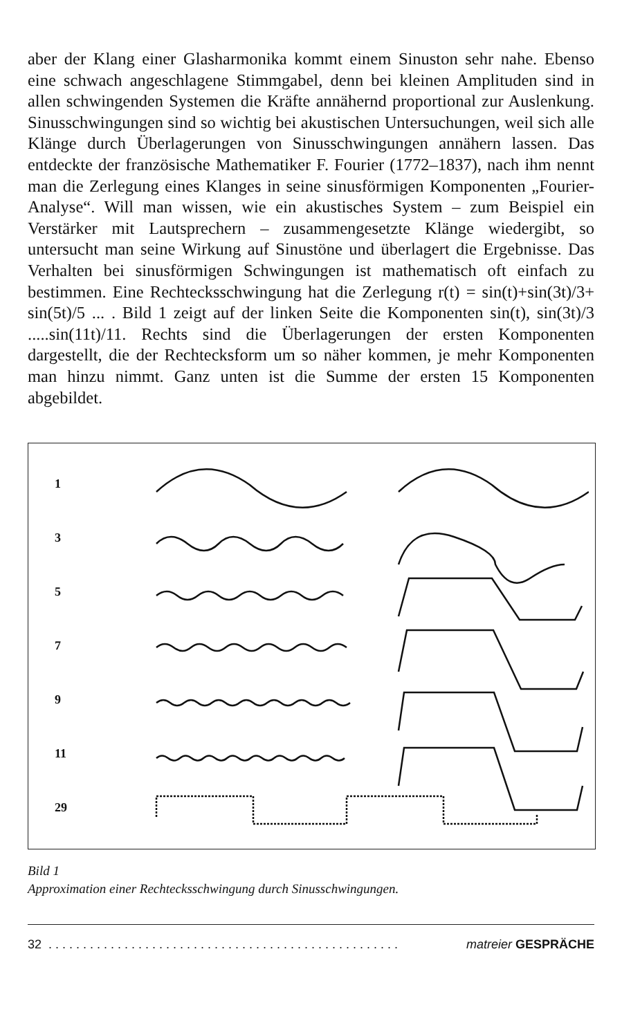aber der Klang einer Glasharmonika kommt einem Sinuston sehr nahe. Ebenso eine schwach angeschlagene Stimmgabel, denn bei kleinen Amplituden sind in allen schwingenden Systemen die Kräfte annähernd proportional zur Auslenkung. Sinusschwingungen sind so wichtig bei akustischen Untersuchungen, weil sich alle Klänge durch Überlagerungen von Sinusschwingungen annähern lassen. Das entdeckte der französische Mathematiker F. Fourier (1772–1837), nach ihm nennt man die Zerlegung eines Klanges in seine sinusförmigen Komponenten „Fourier-Analyse“. Will man wissen, wie ein akustisches System – zum Beispiel ein Verstärker mit Lautsprechern – zusammengesetzte Klänge wiedergibt, so untersucht man seine Wirkung auf Sinustöne und überlagert die Ergebnisse. Das Verhalten bei sinusförmigen Schwingungen ist mathematisch oft einfach zu bestimmen. Eine Rechtecksschwingung hat die Zerlegung r(t) = sin(t)+sin(3t)/3+ sin(5t)/5 ... . Bild 1 zeigt auf der linken Seite die Komponenten sin(t), sin(3t)/3 .....sin(11t)/11. Rechts sind die Überlagerungen der ersten Komponenten dargestellt, die der Rechtecksform um so näher kommen, je mehr Komponenten man hinzu nimmt. Ganz unten ist die Summe der ersten 15 Komponenten abgebildet.
1
3
5
7
9
11
29
Bild 1
Approximation einer Rechtecksschwingung durch Sinusschwingungen.
32 . . . . . . . . . . . . . . . . . . . . . . . . . . . . . . . . . . . . . . . . . . . . . . . . . . . matreier GESPRÄCHE